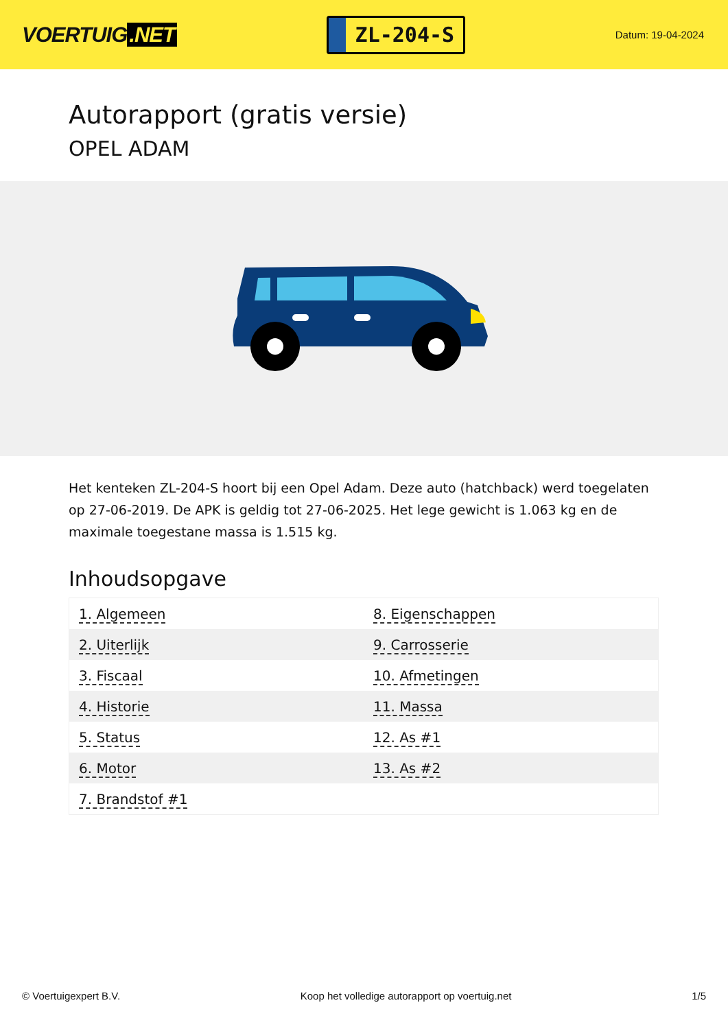VOERTUIG.NET
ZL-204-S
Datum: 19-04-2024
Autorapport (gratis versie)
OPEL ADAM
Het kenteken ZL-204-S hoort bij een Opel Adam. Deze auto (hatchback) werd toegelaten op 27-06-2019. De APK is geldig tot 27-06-2025. Het lege gewicht is 1.063 kg en de maximale toegestane massa is 1.515 kg.
Inhoudsopgave
| 1. Algemeen | 8. Eigenschappen |
| 2. Uiterlijk | 9. Carrosserie |
| 3. Fiscaal | 10. Afmetingen |
| 4. Historie | 11. Massa |
| 5. Status | 12. As #1 |
| 6. Motor | 13. As #2 |
| 7. Brandstof #1 | |
© Voertuigexpert B.V. Koop het volledige autorapport op voertuig.net 1/5